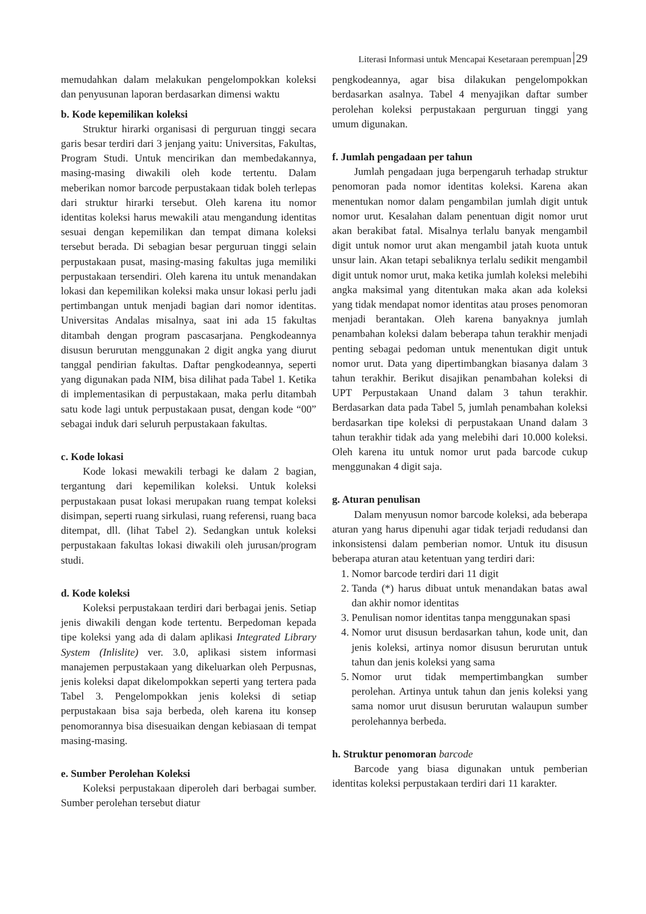Literasi Informasi untuk Mencapai Kesetaraan perempuan 29
memudahkan dalam melakukan pengelompokkan koleksi dan penyusunan laporan berdasarkan dimensi waktu
b. Kode kepemilikan koleksi
Struktur hirarki organisasi di perguruan tinggi secara garis besar terdiri dari 3 jenjang yaitu: Universitas, Fakultas, Program Studi. Untuk mencirikan dan membedakannya, masing-masing diwakili oleh kode tertentu. Dalam meberikan nomor barcode perpustakaan tidak boleh terlepas dari struktur hirarki tersebut. Oleh karena itu nomor identitas koleksi harus mewakili atau mengandung identitas sesuai dengan kepemilikan dan tempat dimana koleksi tersebut berada. Di sebagian besar perguruan tinggi selain perpustakaan pusat, masing-masing fakultas juga memiliki perpustakaan tersendiri. Oleh karena itu untuk menandakan lokasi dan kepemilikan koleksi maka unsur lokasi perlu jadi pertimbangan untuk menjadi bagian dari nomor identitas. Universitas Andalas misalnya, saat ini ada 15 fakultas ditambah dengan program pascasarjana. Pengkodeannya disusun berurutan menggunakan 2 digit angka yang diurut tanggal pendirian fakultas. Daftar pengkodeannya, seperti yang digunakan pada NIM, bisa dilihat pada Tabel 1. Ketika di implementasikan di perpustakaan, maka perlu ditambah satu kode lagi untuk perpustakaan pusat, dengan kode “00” sebagai induk dari seluruh perpustakaan fakultas.
c. Kode lokasi
Kode lokasi mewakili terbagi ke dalam 2 bagian, tergantung dari kepemilikan koleksi. Untuk koleksi perpustakaan pusat lokasi merupakan ruang tempat koleksi disimpan, seperti ruang sirkulasi, ruang referensi, ruang baca ditempat, dll. (lihat Tabel 2). Sedangkan untuk koleksi perpustakaan fakultas lokasi diwakili oleh jurusan/program studi.
d. Kode koleksi
Koleksi perpustakaan terdiri dari berbagai jenis. Setiap jenis diwakili dengan kode tertentu. Berpedoman kepada tipe koleksi yang ada di dalam aplikasi Integrated Library System (Inlislite) ver. 3.0, aplikasi sistem informasi manajemen perpustakaan yang dikeluarkan oleh Perpusnas, jenis koleksi dapat dikelompokkan seperti yang tertera pada Tabel 3. Pengelompokkan jenis koleksi di setiap perpustakaan bisa saja berbeda, oleh karena itu konsep penomorannya bisa disesuaikan dengan kebiasaan di tempat masing-masing.
e. Sumber Perolehan Koleksi
Koleksi perpustakaan diperoleh dari berbagai sumber. Sumber perolehan tersebut diatur
pengkodeannya, agar bisa dilakukan pengelompokkan berdasarkan asalnya. Tabel 4 menyajikan daftar sumber perolehan koleksi perpustakaan perguruan tinggi yang umum digunakan.
f. Jumlah pengadaan per tahun
Jumlah pengadaan juga berpengaruh terhadap struktur penomoran pada nomor identitas koleksi. Karena akan menentukan nomor dalam pengambilan jumlah digit untuk nomor urut. Kesalahan dalam penentuan digit nomor urut akan berakibat fatal. Misalnya terlalu banyak mengambil digit untuk nomor urut akan mengambil jatah kuota untuk unsur lain. Akan tetapi sebaliknya terlalu sedikit mengambil digit untuk nomor urut, maka ketika jumlah koleksi melebihi angka maksimal yang ditentukan maka akan ada koleksi yang tidak mendapat nomor identitas atau proses penomoran menjadi berantakan. Oleh karena banyaknya jumlah penambahan koleksi dalam beberapa tahun terakhir menjadi penting sebagai pedoman untuk menentukan digit untuk nomor urut. Data yang dipertimbangkan biasanya dalam 3 tahun terakhir. Berikut disajikan penambahan koleksi di UPT Perpustakaan Unand dalam 3 tahun terakhir. Berdasarkan data pada Tabel 5, jumlah penambahan koleksi berdasarkan tipe koleksi di perpustakaan Unand dalam 3 tahun terakhir tidak ada yang melebihi dari 10.000 koleksi. Oleh karena itu untuk nomor urut pada barcode cukup menggunakan 4 digit saja.
g. Aturan penulisan
Dalam menyusun nomor barcode koleksi, ada beberapa aturan yang harus dipenuhi agar tidak terjadi redudansi dan inkonsistensi dalam pemberian nomor. Untuk itu disusun beberapa aturan atau ketentuan yang terdiri dari:
1. Nomor barcode terdiri dari 11 digit
2. Tanda (*) harus dibuat untuk menandakan batas awal dan akhir nomor identitas
3. Penulisan nomor identitas tanpa menggunakan spasi
4. Nomor urut disusun berdasarkan tahun, kode unit, dan jenis koleksi, artinya nomor disusun berurutan untuk tahun dan jenis koleksi yang sama
5. Nomor urut tidak mempertimbangkan sumber perolehan. Artinya untuk tahun dan jenis koleksi yang sama nomor urut disusun berurutan walaupun sumber perolehannya berbeda.
h. Struktur penomoran barcode
Barcode yang biasa digunakan untuk pemberian identitas koleksi perpustakaan terdiri dari 11 karakter.